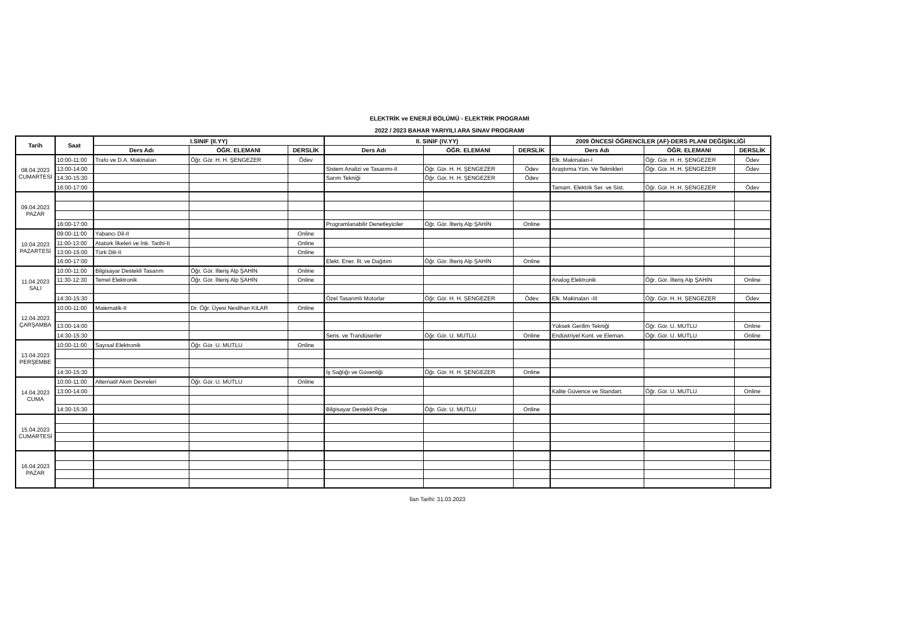ELEKTRİK ve ENERJİ BÖLÜMÜ - ELEKTRİK PROGRAMI
2022 / 2023 BAHAR YARIYILI ARA SINAV PROGRAMI
| Tarih | Saat | I.SINIF (II.YY) | | | II. SINIF (IV.YY) | | | 2009 ÖNCESİ ÖĞRENCİLER (AF)-DERS PLANI DEĞİŞİKLİĞİ | | |
| --- | --- | --- | --- | --- | --- | --- | --- | --- | --- | --- |
| | | Ders Adı | ÖĞR. ELEMANI | DERSLİK | Ders Adı | ÖĞR. ELEMANI | DERSLİK | Ders Adı | ÖĞR. ELEMANI | DERSLİK |
| 08.04.2023 CUMARTESİ | 10:00-11:00 | Trafo ve D.A. Makinaları | Öğr. Gör. H. H. ŞENGEZER | Ödev | | | | Elk. Makinaları-I | Öğr. Gör. H. H. ŞENGEZER | Ödev |
| | 13:00-14:00 | | | | Sistem Analizi ve Tasarımı-II | Öğr. Gör. H. H. ŞENGEZER | Ödev | Araştırma Yön. Ve Teknikleri | Öğr. Gör. H. H. ŞENGEZER | Ödev |
| | 14:30-15:30 | | | | Sarım Tekniği | Öğr. Gör. H. H. ŞENGEZER | Ödev | | | |
| | 16:00-17:00 | | | | | | | Tamam. Elektrik Ser. ve Sist. | Öğr. Gör. H. H. ŞENGEZER | Ödev |
| 09.04.2023 PAZAR | | | | | | | | | | |
| | 16:00-17:00 | | | | Programlanabilir Denetleyiciler | Öğr. Gör. İlteriş Alp ŞAHİN | Online | | | |
| 10.04.2023 PAZARTESİ | 09:00-11:00 | Yabancı Dil-II | | Online | | | | | | |
| | 11:00-13:00 | Atatürk İlkeleri ve İnk. Tarihi-II | | Online | | | | | | |
| | 13:00-15:00 | Türk Dili-II | | Online | | | | | | |
| | 16:00-17:00 | | | | Elekt. Ener. İlt. ve Dağıtım | Öğr. Gör. İlteriş Alp ŞAHİN | Online | | | |
| 11.04.2023 SALI | 10:00-11:00 | Bilgisayar Destekli Tasarım | Öğr. Gör. İlteriş Alp ŞAHİN | Online | | | | | | |
| | 11:30-12:30 | Temel Elektronik | Öğr. Gör. İlteriş Alp ŞAHİN | Online | | | | Analog Elektronik | Öğr. Gör. İlteriş Alp ŞAHİN | Online |
| | 14:30-15:30 | | | | Özel Tasarımlı Motorlar | Öğr. Gör. H. H. ŞENGEZER | Ödev | Elk. Makinaları -III | Öğr. Gör. H. H. ŞENGEZER | Ödev |
| 12.04.2023 ÇARŞAMBA | 10:00-11:00 | Matematik-II | Dr. Öğr. Üyesi Neslihan KILAR | Online | | | | | | |
| | 13:00-14:00 | | | | | | | Yüksek Gerilim Tekniği | Öğr. Gör. U. MUTLU | Online |
| | 14:30-15:30 | | | | Sens. ve Trandüserler | Öğr. Gör. U. MUTLU | Online | Endüstriyel Kont. ve Eleman. | Öğr. Gör. U. MUTLU | Online |
| 13.04.2023 PERŞEMBE | 10:00-11:00 | Sayısal Elektronik | Öğr. Gör. U. MUTLU | Online | | | | | | |
| | 14:30-15:30 | | | | İş Sağlığı ve Güvenliği | Öğr. Gör. H. H. ŞENGEZER | Online | | | |
| 14.04.2023 CUMA | 10:00-11:00 | Alternatif Akım Devreleri | Öğr. Gör. U. MUTLU | Online | | | | | | |
| | 13:00-14:00 | | | | | | | Kalite Güvence ve Standart. | Öğr. Gör. U. MUTLU | Online |
| | 14:30-15:30 | | | | Bilgisayar Destekli Proje | Öğr. Gör. U. MUTLU | Online | | | |
| 15.04.2023 CUMARTESİ | | | | | | | | | | |
| 16.04.2023 PAZAR | | | | | | | | | | |
İlan Tarihi: 31.03.2023